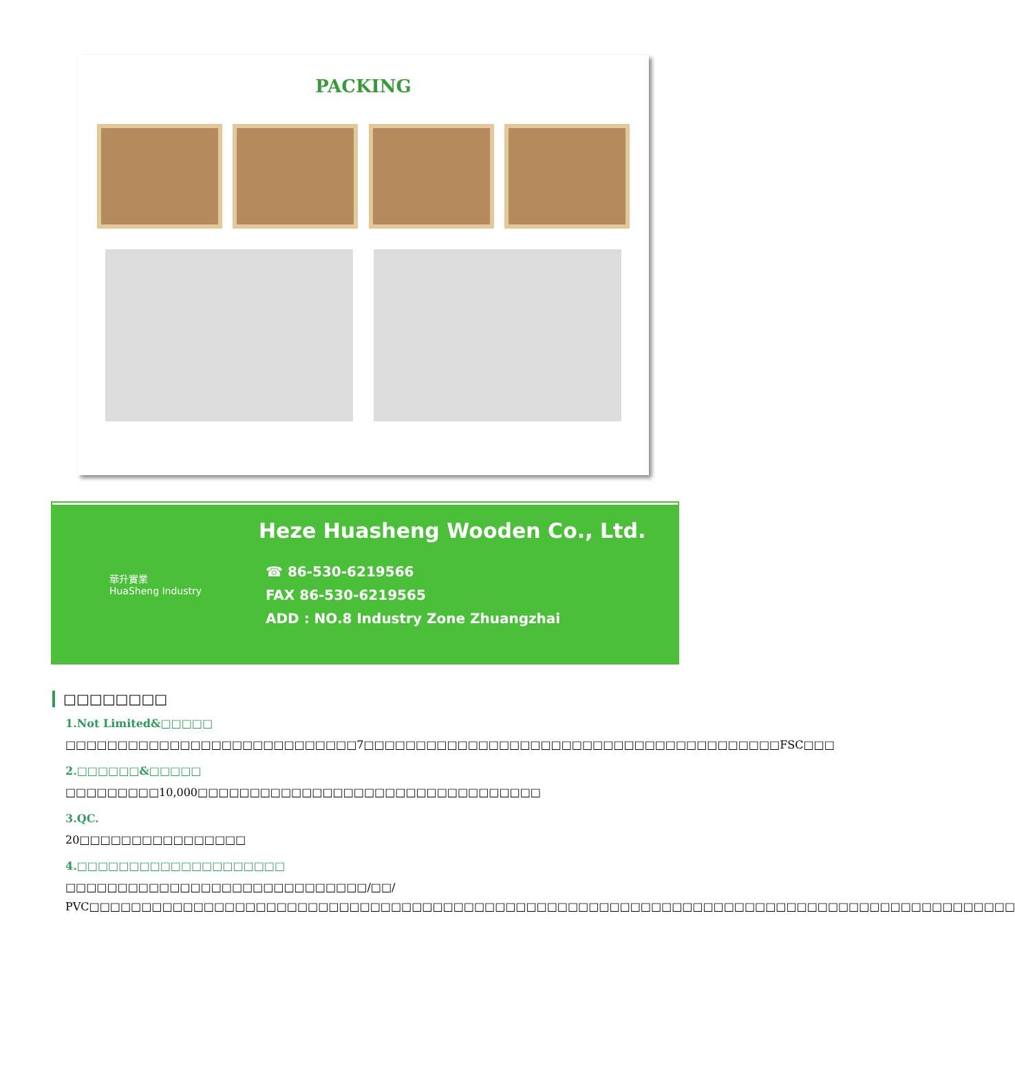PACKING
華升實業
HuaSheng Industry
Heze Huasheng Wooden Co., Ltd.
☎ 86-530-6219566
FAX 86-530-6219565
ADD : NO.8 Industry Zone Zhuangzhai
□□□□□□□□
1.Not Limited&□□□□□
□□□□□□□□□□□□□□□□□□□□□□□□□□□□7□□□□□□□□□□□□□□□□□□□□□□□□□□□□□□□□□□□□□□□□FSC□□□
2.□□□□□□&□□□□□
□□□□□□□□□10,000□□□□□□□□□□□□□□□□□□□□□□□□□□□□□□□□□
3.QC.
20□□□□□□□□□□□□□□□□
4.□□□□□□□□□□□□□□□□□□□□
□□□□□□□□□□□□□□□□□□□□□□□□□□□□□/□□/ PVC□□□□□□□□□□□□□□□□□□□□□□□□□□□□□□□□□□□□□□□□□□□□□□□□□□□□□□□□□□□□□□□□□□□□□□□□□□□□□□□□□□□□□□□□□